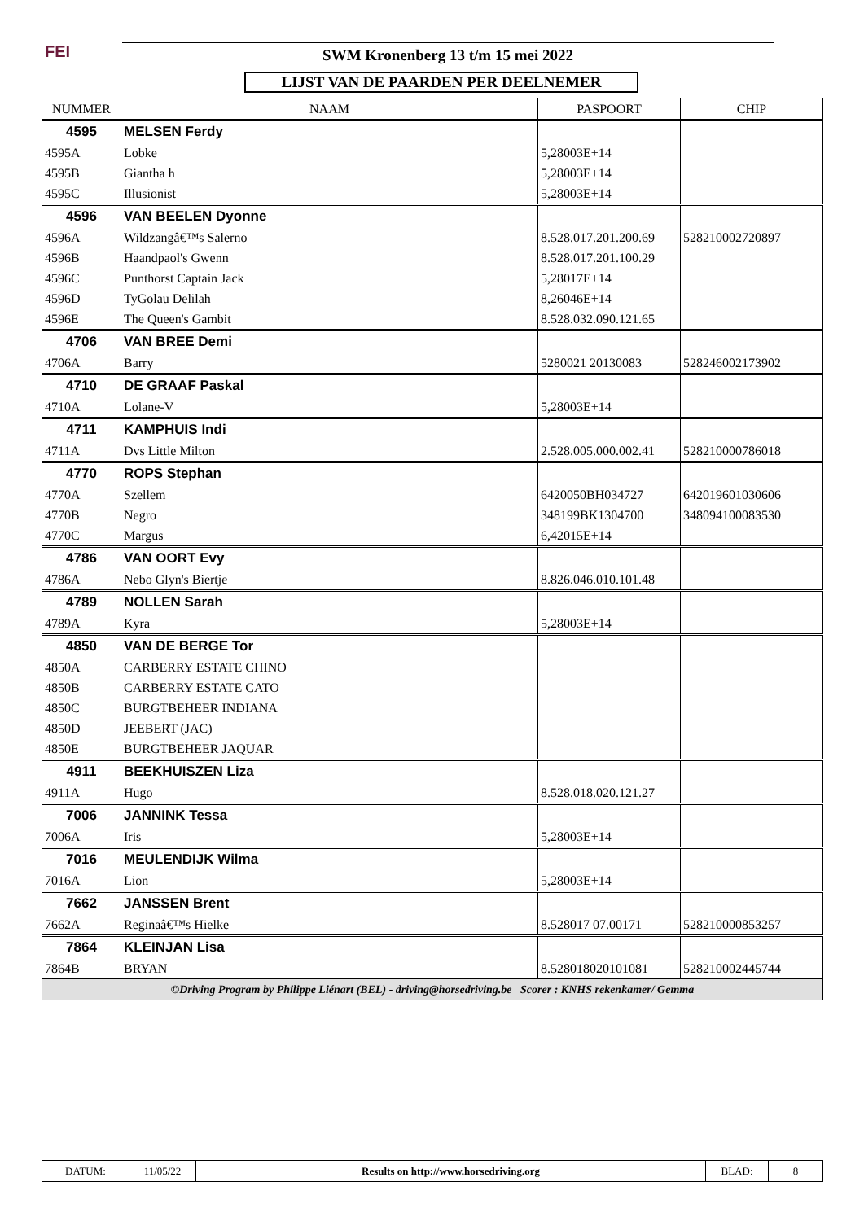FEI SWM Kronenberg 13 t/m 15 mei 2022
LIJST VAN DE PAARDEN PER DEELNEMER
| NUMMER | NAAM | PASPOORT | CHIP |
| --- | --- | --- | --- |
| 4595 | MELSEN Ferdy | | |
| 4595A | Lobke | 5,28003E+14 | |
| 4595B | Giantha h | 5,28003E+14 | |
| 4595C | Illusionist | 5,28003E+14 | |
| 4596 | VAN BEELEN Dyonne | | |
| 4596A | Wildzangâ€™s Salerno | 8.528.017.201.200.69 | 528210002720897 |
| 4596B | Haandpaol's Gwenn | 8.528.017.201.100.29 | |
| 4596C | Punthorst Captain Jack | 5,28017E+14 | |
| 4596D | TyGolau Delilah | 8,26046E+14 | |
| 4596E | The Queen's Gambit | 8.528.032.090.121.65 | |
| 4706 | VAN BREE Demi | | |
| 4706A | Barry | 5280021 20130083 | 528246002173902 |
| 4710 | DE GRAAF Paskal | | |
| 4710A | Lolane-V | 5,28003E+14 | |
| 4711 | KAMPHUIS Indi | | |
| 4711A | Dvs Little Milton | 2.528.005.000.002.41 | 528210000786018 |
| 4770 | ROPS Stephan | | |
| 4770A | Szellem | 6420050BH034727 | 642019601030606 |
| 4770B | Negro | 348199BK1304700 | 348094100083530 |
| 4770C | Margus | 6,42015E+14 | |
| 4786 | VAN OORT Evy | | |
| 4786A | Nebo Glyn's Biertje | 8.826.046.010.101.48 | |
| 4789 | NOLLEN Sarah | | |
| 4789A | Kyra | 5,28003E+14 | |
| 4850 | VAN DE BERGE Tor | | |
| 4850A | CARBERRY ESTATE CHINO | | |
| 4850B | CARBERRY ESTATE CATO | | |
| 4850C | BURGTBEHEER INDIANA | | |
| 4850D | JEEBERT (JAC) | | |
| 4850E | BURGTBEHEER JAQUAR | | |
| 4911 | BEEKHUISZEN Liza | | |
| 4911A | Hugo | 8.528.018.020.121.27 | |
| 7006 | JANNINK Tessa | | |
| 7006A | Iris | 5,28003E+14 | |
| 7016 | MEULENDIJK Wilma | | |
| 7016A | Lion | 5,28003E+14 | |
| 7662 | JANSSEN Brent | | |
| 7662A | Reginaâ€™s Hielke | 8.528017 07.00171 | 528210000853257 |
| 7864 | KLEINJAN Lisa | | |
| 7864B | BRYAN | 8.528018020101081 | 528210002445744 |
| ©Driving Program by Philippe Liénart (BEL) - driving@horsedriving.be Scorer : KNHS rekenkamer/ Gemma | | | |
| DATUM: | 11/05/22 | Results on http://www.horsedriving.org | BLAD: | 8 |